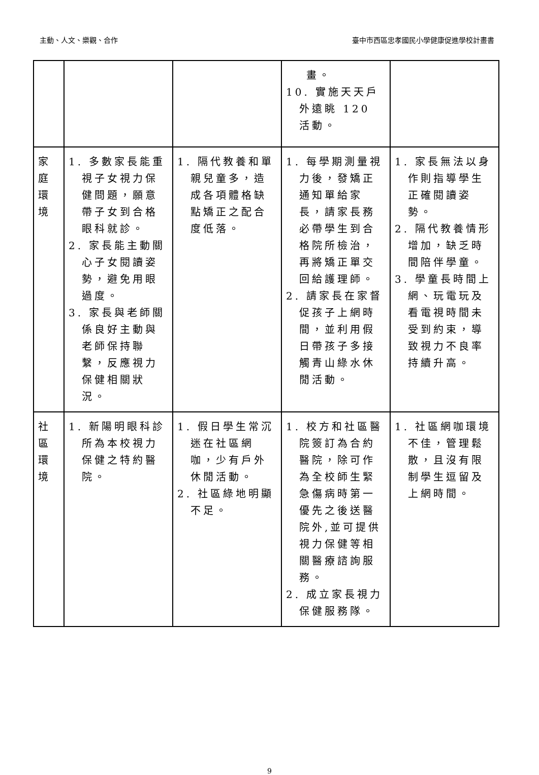主動、人文、樂觀、合作 臺中市西區忠孝國民小學健康促進學校計畫書
| | | | 畫。 10. 實施天天戶外遠眺 120 活動。 | |
| 家庭環境 | 1. 多數家長能重視子女視力保健問題，願意帶子女到合格眼科就診。 2. 家長能主動關心子女閱讀姿勢，避免用眼過度。 3. 家長與老師關係良好主動與老師保持聯繫，反應視力保健相關狀況。 | 1. 隔代教養和單親兒童多，造成各項體格缺點矯正之配合度低落。 | 1. 每學期測量視力後，發矯正通知單給家長，請家長務必帶學生到合格院所檢治，再將矯正單交回給護理師。 2. 請家長在家督促孩子上網時間，並利用假日帶孩子多接觸青山綠水休閒活動。 | 1. 家長無法以身作則指導學生正確閱讀姿勢。 2. 隔代教養情形增加，缺乏時間陪伴學童。 3. 學童長時間上網、玩電玩及看電視時間未受到約束，導致視力不良率持續升高。 |
| 社區環境 | 1. 新陽明眼科診所為本校視力保健之特約醫院。 | 1. 假日學生常沉迷在社區網咖，少有戶外休閒活動。 2. 社區綠地明顯不足。 | 1. 校方和社區醫院簽訂為合約醫院，除可作為全校師生緊急傷病時第一優先之後送醫院外,並可提供視力保健等相關醫療諮詢服務。 2. 成立家長視力保健服務隊。 | 1. 社區網咖環境不佳，管理鬆散，且沒有限制學生逗留及上網時間。 |
9